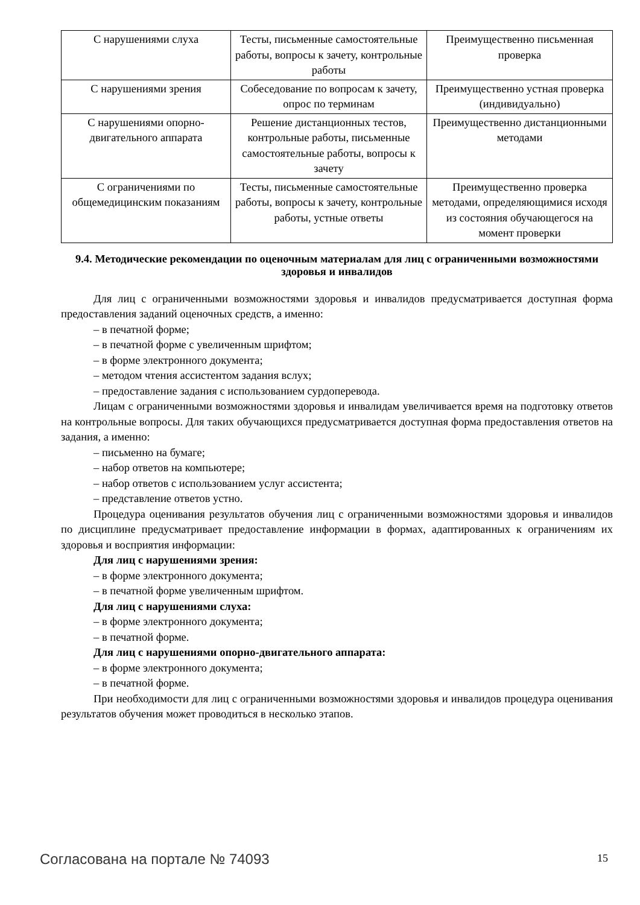| С нарушениями слуха | Тесты, письменные самостоятельные работы, вопросы к зачету, контрольные работы | Преимущественно письменная проверка |
| С нарушениями зрения | Собеседование по вопросам к зачету, опрос по терминам | Преимущественно устная проверка (индивидуально) |
| С нарушениями опорно-двигательного аппарата | Решение дистанционных тестов, контрольные работы, письменные самостоятельные работы, вопросы к зачету | Преимущественно дистанционными методами |
| С ограничениями по общемедицинским показаниям | Тесты, письменные самостоятельные работы, вопросы к зачету, контрольные работы, устные ответы | Преимущественно проверка методами, определяющимися исходя из состояния обучающегося на момент проверки |
9.4. Методические рекомендации по оценочным материалам для лиц с ограниченными возможностями здоровья и инвалидов
Для лиц с ограниченными возможностями здоровья и инвалидов предусматривается доступная форма предоставления заданий оценочных средств, а именно:
– в печатной форме;
– в печатной форме с увеличенным шрифтом;
– в форме электронного документа;
– методом чтения ассистентом задания вслух;
– предоставление задания с использованием сурдоперевода.
Лицам с ограниченными возможностями здоровья и инвалидам увеличивается время на подготовку ответов на контрольные вопросы. Для таких обучающихся предусматривается доступная форма предоставления ответов на задания, а именно:
– письменно на бумаге;
– набор ответов на компьютере;
– набор ответов с использованием услуг ассистента;
– представление ответов устно.
Процедура оценивания результатов обучения лиц с ограниченными возможностями здоровья и инвалидов по дисциплине предусматривает предоставление информации в формах, адаптированных к ограничениям их здоровья и восприятия информации:
Для лиц с нарушениями зрения:
– в форме электронного документа;
– в печатной форме увеличенным шрифтом.
Для лиц с нарушениями слуха:
– в форме электронного документа;
– в печатной форме.
Для лиц с нарушениями опорно-двигательного аппарата:
– в форме электронного документа;
– в печатной форме.
При необходимости для лиц с ограниченными возможностями здоровья и инвалидов процедура оценивания результатов обучения может проводиться в несколько этапов.
Согласована на портале № 74093 15